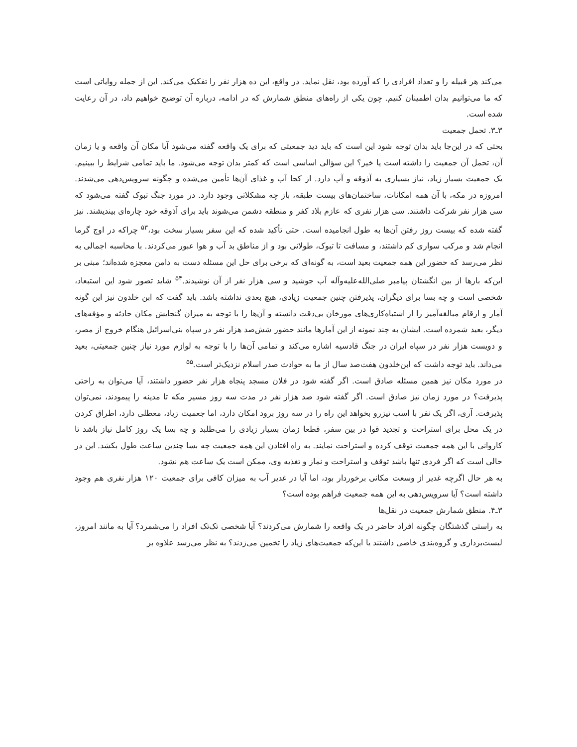می‌کند هر قبیله را و تعداد افرادی را که آورده بود، نقل نماید. در واقع، این ده هزار نفر را تفکیک می‌کند. این از جمله روایاتی است که ما می‌توانیم بدان اطمینان کنیم. چون یکی از راه‌های منطق شمارش که در ادامه، درباره آن توضیح خواهیم داد، در آن رعایت شده است.
۳ـ۳. تحمل جمعیت
بحثی که در این‌جا باید بدان توجه شود این است که باید دید جمعیتی که برای یک واقعه گفته می‌شود آیا مکان آن واقعه و یا زمان آن، تحمل آن جمعیت را داشته است یا خیر؟ این سؤالی اساسی است که کمتر بدان توجه می‌شود. ما باید تمامی شرایط را ببینیم. یک جمعیت بسیار زیاد، نیاز بسیاری به آذوقه و آب دارد. از کجا آب و غذای آن‌ها تأمین می‌شده و چگونه سرویس‌دهی می‌شدند. امروزه در مکه، با آن همه امکانات، ساختمان‌های بیست طبقه، باز چه مشکلاتی وجود دارد. در مورد جنگ تبوک گفته می‌شود که سی هزار نفر شرکت داشتند. سی هزار نفری که عازم بلاد کفر و منطقه دشمن می‌شوند باید برای آذوقه خود چاره‌ای بیندیشند. نیز گفته شده که بیست روز رفتن آن‌ها به طول انجامیده است. حتی تأکید شده که این سفر بسیار سخت بود،<sup>۵۳</sup> چراکه در اوج گرما انجام شد و مرکب سواری کم داشتند، و مسافت تا تبوک، طولانی بود و از مناطق بد آب و هوا عبور می‌کردند. با محاسبه اجمالی به نظر می‌رسد که حضور این همه جمعیت بعید است، به گونه‌ای که برخی برای حل این مسئله دست به دامن معجزه شده‌اند؛ مبنی بر این‌که بارها از بین انگشتان پیامبر صلی‌الله‌علیه‌وآله آب جوشید و سی هزار نفر از آن نوشیدند.<sup>۵۴</sup> شاید تصور شود این استبعاد، شخصی است و چه بسا برای دیگران، پذیرفتن چنین جمعیت زیادی، هیچ بعدی نداشته باشد. باید گفت که ابن خلدون نیز این گونه آمار و ارقام مبالغه‌آمیز را از اشتباه‌کاری‌های مورخان بی‌دقت دانسته و آن‌ها را با توجه به میزان گنجایش مکان حادثه و مؤفه‌های دیگر، بعید شمرده است. ایشان به چند نمونه از این آمارها مانند حضور شش‌صد هزار نفر در سپاه بنی‌اسرائیل هنگام خروج از مصر، و دویست هزار نفر در سپاه ایران در جنگ قادسیه اشاره می‌کند و تمامی آن‌ها را با توجه به لوازم مورد نیاز چنین جمعیتی، بعید می‌داند. باید توجه داشت که ابن‌خلدون هفت‌صد سال از ما به حوادث صدر اسلام نزدیک‌تر است.<sup>۵۵</sup>
در مورد مکان نیز همین مسئله صادق است. اگر گفته شود در فلان مسجد پنجاه هزار نفر حضور داشتند، آیا می‌توان به راحتی پذیرفت؟ در مورد زمان نیز صادق است. اگر گفته شود صد هزار نفر در مدت سه روز مسیر مکه تا مدینه را پیمودند، نمی‌توان پذیرفت. آری، اگر یک نفر با اسب تیزرو بخواهد این راه را در سه روز برود امکان دارد، اما جعمیت زیاد، معطلی دارد، اطراق کردن در یک محل برای استراحت و تجدید قوا در بین سفر، قطعا زمان بسیار زیادی را می‌طلبد و چه بسا یک روز کامل نیاز باشد تا کاروانی با این همه جمعیت توقف کرده و استراحت نمایند. به راه افتادن این همه جمعیت چه بسا چندین ساعت طول بکشد. این در حالی است که اگر فردی تنها باشد توقف و استراحت و نماز و تغذیه وی، ممکن است یک ساعت هم نشود.
به هر حال اگرچه غدیر از وسعت مکانی برخوردار بود، اما آیا در غدیر آب به میزان کافی برای جمعیت ۱۲۰ هزار نفری هم وجود داشته است؟ آیا سرویس‌دهی به این همه جمعیت فراهم بوده است؟
۳ـ۴. منطق شمارش جمعیت در نقل‌ها
به راستی گذشتگان چگونه افراد حاضر در یک واقعه را شمارش می‌کردند؟ آیا شخصی تک‌تک افراد را می‌شمرد؟ آیا به مانند امروز، لیست‌برداری و گروه‌بندی خاصی داشتند یا این‌که جمعیت‌های زیاد را تخمین می‌زدند؟ به نظر می‌رسد علاوه بر